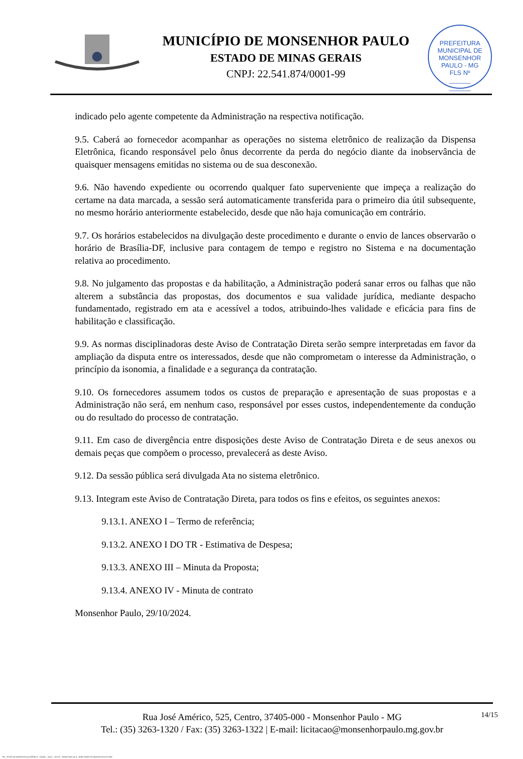MUNICÍPIO DE MONSENHOR PAULO
ESTADO DE MINAS GERAIS
CNPJ: 22.541.874/0001-99
PREFEITURA MUNICIPAL DE MONSENHOR PAULO - MG
FLS Nº
______
______
indicado pelo agente competente da Administração na respectiva notificação.
9.5. Caberá ao fornecedor acompanhar as operações no sistema eletrônico de realização da Dispensa Eletrônica, ficando responsável pelo ônus decorrente da perda do negócio diante da inobservância de quaisquer mensagens emitidas no sistema ou de sua desconexão.
9.6. Não havendo expediente ou ocorrendo qualquer fato superveniente que impeça a realização do certame na data marcada, a sessão será automaticamente transferida para o primeiro dia útil subsequente, no mesmo horário anteriormente estabelecido, desde que não haja comunicação em contrário.
9.7. Os horários estabelecidos na divulgação deste procedimento e durante o envio de lances observarão o horário de Brasília-DF, inclusive para contagem de tempo e registro no Sistema e na documentação relativa ao procedimento.
9.8. No julgamento das propostas e da habilitação, a Administração poderá sanar erros ou falhas que não alterem a substância das propostas, dos documentos e sua validade jurídica, mediante despacho fundamentado, registrado em ata e acessível a todos, atribuindo-lhes validade e eficácia para fins de habilitação e classificação.
9.9. As normas disciplinadoras deste Aviso de Contratação Direta serão sempre interpretadas em favor da ampliação da disputa entre os interessados, desde que não comprometam o interesse da Administração, o princípio da isonomia, a finalidade e a segurança da contratação.
9.10. Os fornecedores assumem todos os custos de preparação e apresentação de suas propostas e a Administração não será, em nenhum caso, responsável por esses custos, independentemente da condução ou do resultado do processo de contratação.
9.11. Em caso de divergência entre disposições deste Aviso de Contratação Direta e de seus anexos ou demais peças que compõem o processo, prevalecerá as deste Aviso.
9.12. Da sessão pública será divulgada Ata no sistema eletrônico.
9.13. Integram este Aviso de Contratação Direta, para todos os fins e efeitos, os seguintes anexos:
9.13.1. ANEXO I – Termo de referência;
9.13.2. ANEXO I DO TR - Estimativa de Despesa;
9.13.3. ANEXO III – Minuta da Proposta;
9.13.4. ANEXO IV - Minuta de contrato
Monsenhor Paulo, 29/10/2024.
14/15
Rua José Américo, 525, Centro, 37405-000 - Monsenhor Paulo - MG
Tel.: (35) 3263-1320 / Fax: (35) 3263-1322 | E-mail: licitacao@monsenhorpaulo.mg.gov.br
780 - AVISO DE DISPENSA ELETRÔNICA - GERAL - NLLC - ATIVO - APROVADO DLA - BASE PARA AS DEMAIS EXCETO SRP